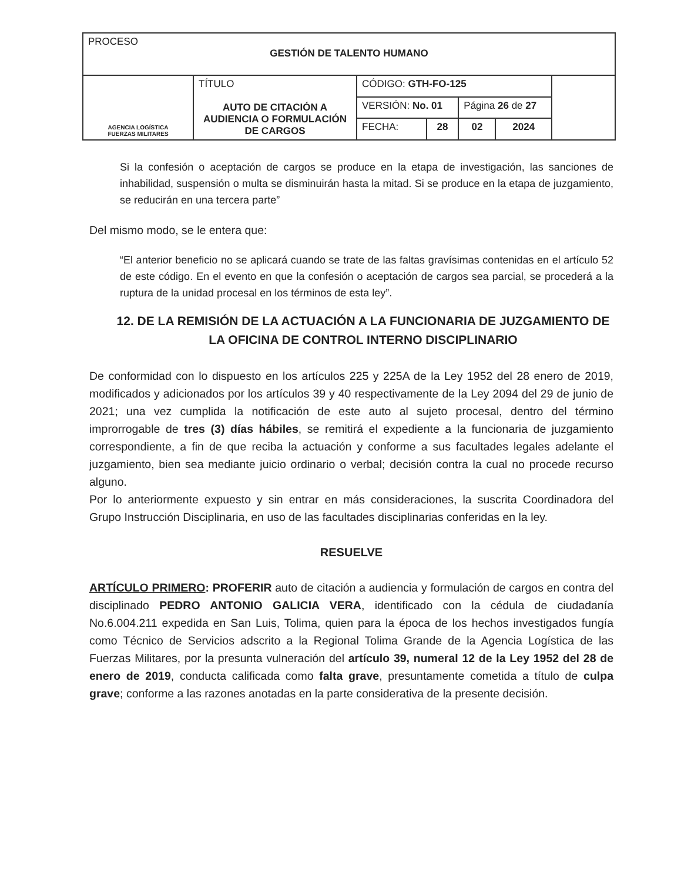| PROCESO GESTIÓN DE TALENTO HUMANO | | | | | | |
| AGENCIA LOGÍSTICA FUERZAS MILITARES | TÍTULO AUTO DE CITACIÓN A AUDIENCIA O FORMULACIÓN DE CARGOS | CÓDIGO: GTH-FO-125 | | | | |
| | | VERSIÓN: No. 01 | | Página 26 de 27 | | |
| | | FECHA: | 28 | 02 | 2024 | |
Si la confesión o aceptación de cargos se produce en la etapa de investigación, las sanciones de inhabilidad, suspensión o multa se disminuirán hasta la mitad. Si se produce en la etapa de juzgamiento, se reducirán en una tercera parte”
Del mismo modo, se le entera que:
“El anterior beneficio no se aplicará cuando se trate de las faltas gravísimas contenidas en el artículo 52 de este código. En el evento en que la confesión o aceptación de cargos sea parcial, se procederá a la ruptura de la unidad procesal en los términos de esta ley”.
12. DE LA REMISIÓN DE LA ACTUACIÓN A LA FUNCIONARIA DE JUZGAMIENTO DE LA OFICINA DE CONTROL INTERNO DISCIPLINARIO
De conformidad con lo dispuesto en los artículos 225 y 225A de la Ley 1952 del 28 enero de 2019, modificados y adicionados por los artículos 39 y 40 respectivamente de la Ley 2094 del 29 de junio de 2021; una vez cumplida la notificación de este auto al sujeto procesal, dentro del término improrrogable de tres (3) días hábiles, se remitirá el expediente a la funcionaria de juzgamiento correspondiente, a fin de que reciba la actuación y conforme a sus facultades legales adelante el juzgamiento, bien sea mediante juicio ordinario o verbal; decisión contra la cual no procede recurso alguno.
Por lo anteriormente expuesto y sin entrar en más consideraciones, la suscrita Coordinadora del Grupo Instrucción Disciplinaria, en uso de las facultades disciplinarias conferidas en la ley.
RESUELVE
ARTÍCULO PRIMERO: PROFERIR auto de citación a audiencia y formulación de cargos en contra del disciplinado PEDRO ANTONIO GALICIA VERA, identificado con la cédula de ciudadanía No.6.004.211 expedida en San Luis, Tolima, quien para la época de los hechos investigados fungía como Técnico de Servicios adscrito a la Regional Tolima Grande de la Agencia Logística de las Fuerzas Militares, por la presunta vulneración del artículo 39, numeral 12 de la Ley 1952 del 28 de enero de 2019, conducta calificada como falta grave, presuntamente cometida a título de culpa grave; conforme a las razones anotadas en la parte considerativa de la presente decisión.